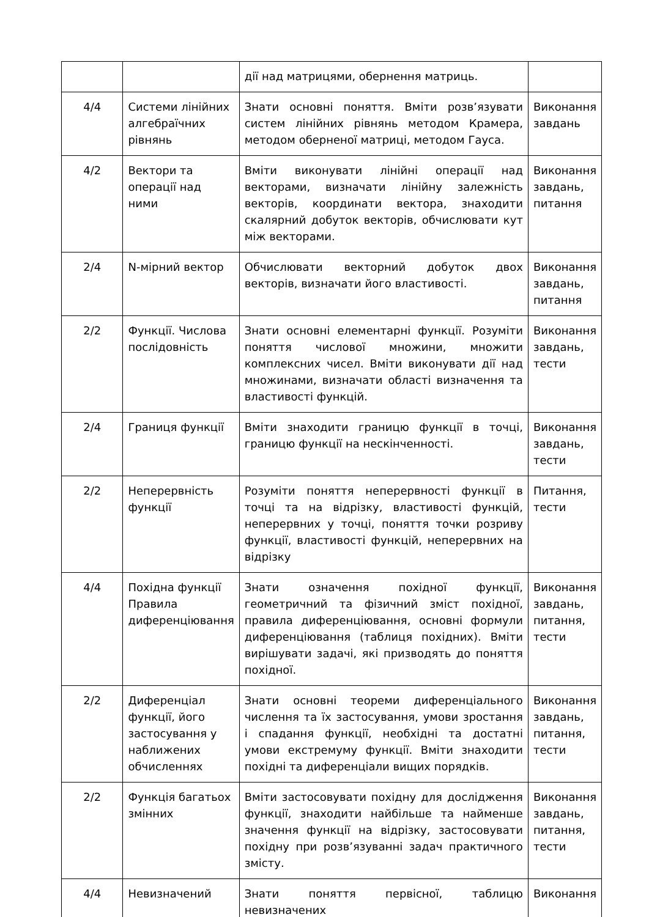| | | дії над матрицями, обернення матриць. | |
| 4/4 | Системи лінійних алгебраїчних рівнянь | Знати основні поняття. Вміти розв’язувати систем лінійних рівнянь методом Крамера, методом оберненої матриці, методом Гауса. | Виконання завдань |
| 4/2 | Вектори та операції над ними | Вміти виконувати лінійні операції над векторами, визначати лінійну залежність векторів, координати вектора, знаходити скалярний добуток векторів, обчислювати кут між векторами. | Виконання завдань, питання |
| 2/4 | N-мірний вектор | Обчислювати векторний добуток двох векторів, визначати його властивості. | Виконання завдань, питання |
| 2/2 | Функції. Числова послідовність | Знати основні елементарні функції. Розуміти поняття числової множини, множити комплексних чисел. Вміти виконувати дії над множинами, визначати області визначення та властивості функцій. | Виконання завдань, тести |
| 2/4 | Границя функції | Вміти знаходити границю функції в точці, границю функції на нескінченності. | Виконання завдань, тести |
| 2/2 | Неперервність функції | Розуміти поняття неперервності функції в точці та на відрізку, властивості функцій, неперервних у точці, поняття точки розриву функції, властивості функцій, неперервних на відрізку | Питання, тести |
| 4/4 | Похідна функції Правила диференціювання | Знати означення похідної функції, геометричний та фізичний зміст похідної, правила диференціювання, основні формули диференціювання (таблиця похідних). Вміти вирішувати задачі, які призводять до поняття похідної. | Виконання завдань, питання, тести |
| 2/2 | Диференціал функції, його застосування у наближених обчисленнях | Знати основні теореми диференціального числення та їх застосування, умови зростання і спадання функції, необхідні та достатні умови екстремуму функції. Вміти знаходити похідні та диференціали вищих порядків. | Виконання завдань, питання, тести |
| 2/2 | Функція багатьох змінних | Вміти застосовувати похідну для дослідження функції, знаходити найбільше та найменше значення функції на відрізку, застосовувати похідну при розв’язуванні задач практичного змісту. | Виконання завдань, питання, тести |
| 4/4 | Невизначений | Знати поняття первісної, таблицю невизначених | Виконання |